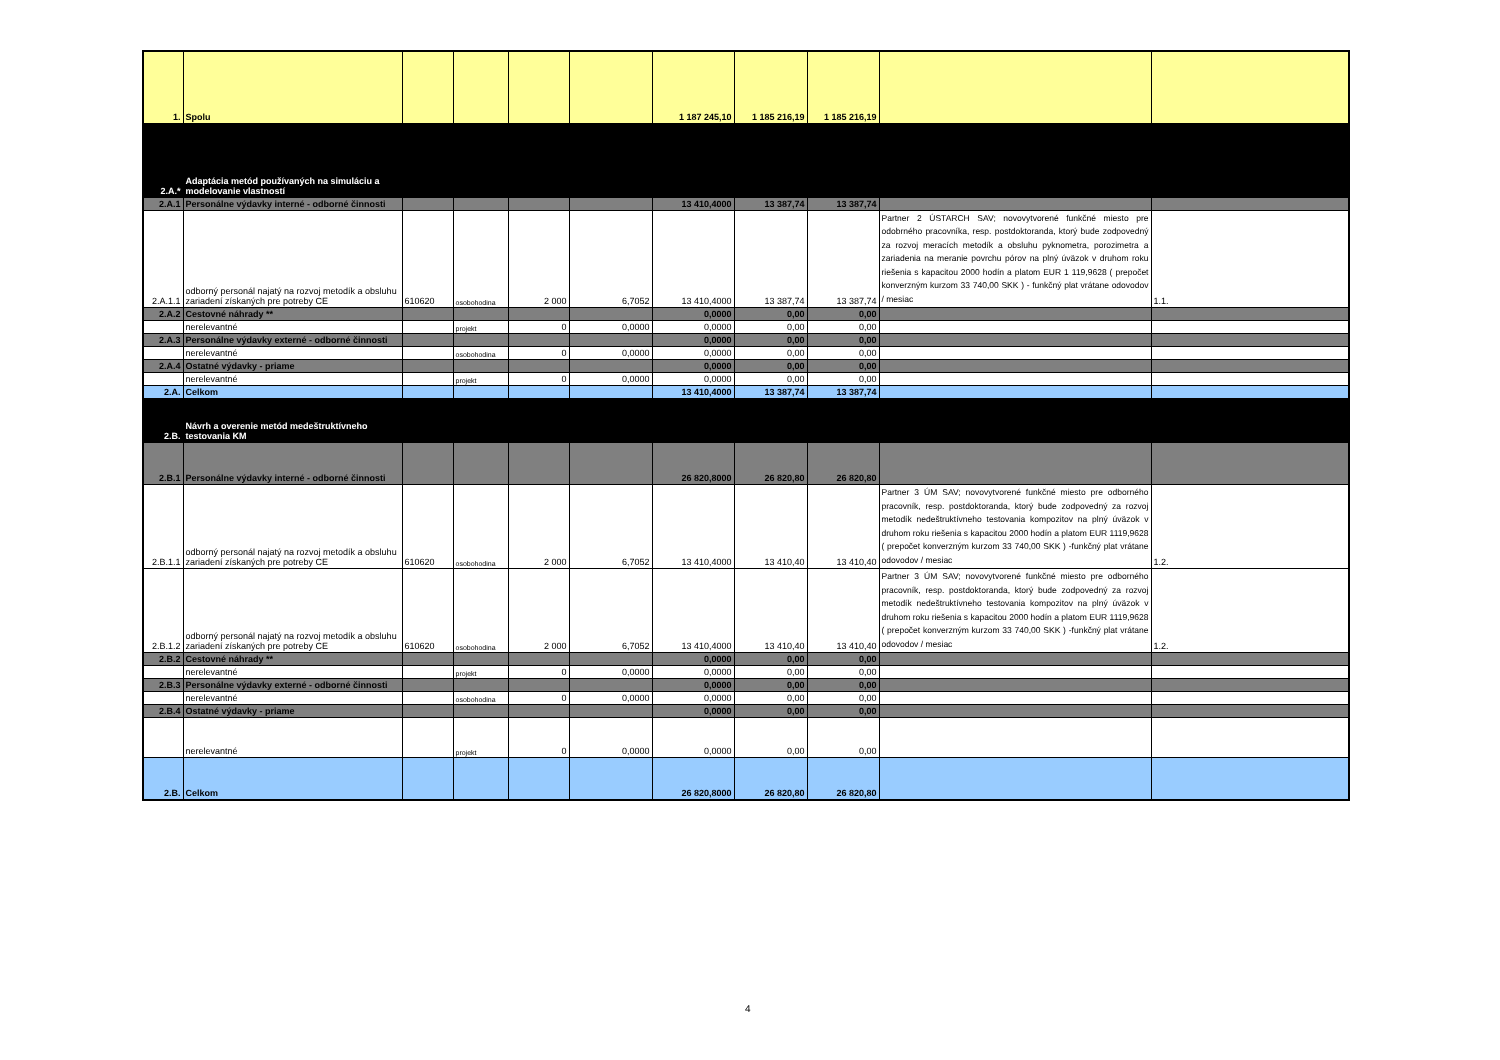| 1. | Spolu | | | | | 1 187 245,10 | 1 185 216,19 | 1 185 216,19 | | |
| 2.A.* | Adaptácia metód používaných na simuláciu a modelovanie vlastností | | | | | | | | | |
| 2.A.1 | Personálne výdavky interné - odborné činnosti | | | | | 13 410,4000 | 13 387,74 | 13 387,74 | | |
| 2.A.1.1 | odborný personál najatý na rozvoj metodík a obsluhu zariadení získaných pre potreby CE | 610620 | osobohodina | 2 000 | 6,7052 | 13 410,4000 | 13 387,74 | 13 387,74 | Partner 2 ÚSTARCH SAV; novovytvorené funkčné miesto pre odobrného pracovníka, resp. postdoktoranda, ktorý bude zodpovedný za rozvoj meracích metodík a obsluhu pyknometra, porozimetra a zariadenia na meranie povrchu pórov na plný úväzok v druhom roku riešenia s kapacitou 2000 hodín a platom EUR 1 119,9628 ( prepočet konverzným kurzom 33 740,00 SKK ) - funkčný plat vrátane odovodov / mesiac | 1.1. |
| 2.A.2 | Cestovné náhrady ** | | | | | 0,0000 | 0,00 | 0,00 | | |
| | nerelevantné | | projekt | 0 | 0,0000 | 0,0000 | 0,00 | 0,00 | | |
| 2.A.3 | Personálne výdavky externé - odborné činnosti | | | | | 0,0000 | 0,00 | 0,00 | | |
| | nerelevantné | | osobohodina | 0 | 0,0000 | 0,0000 | 0,00 | 0,00 | | |
| 2.A.4 | Ostatné výdavky - priame | | | | | 0,0000 | 0,00 | 0,00 | | |
| | nerelevantné | | projekt | 0 | 0,0000 | 0,0000 | 0,00 | 0,00 | | |
| 2.A. | Celkom | | | | | 13 410,4000 | 13 387,74 | 13 387,74 | | |
| 2.B. | Návrh a overenie metód medeštruktívneho testovania KM | | | | | | | | | |
| 2.B.1 | Personálne výdavky interné - odborné činnosti | | | | | 26 820,8000 | 26 820,80 | 26 820,80 | | |
| 2.B.1.1 | odborný personál najatý na rozvoj metodík a obsluhu zariadení získaných pre potreby CE | 610620 | osobohodina | 2 000 | 6,7052 | 13 410,4000 | 13 410,40 | 13 410,40 | Partner 3 ÚM SAV; novovytvorené funkčné miesto pre odborného pracovník, resp. postdoktoranda, ktorý bude zodpovedný za rozvoj metodík nedeštruktívneho testovania kompozitov na plný úväzok v druhom roku riešenia s kapacitou 2000 hodín a platom EUR 1119,9628 ( prepočet konverzným kurzom 33 740,00 SKK ) -funkčný plat vrátane odovodov / mesiac | 1.2. |
| 2.B.1.2 | odborný personál najatý na rozvoj metodík a obsluhu zariadení získaných pre potreby CE | 610620 | osobohodina | 2 000 | 6,7052 | 13 410,4000 | 13 410,40 | 13 410,40 | Partner 3 ÚM SAV; novovytvorené funkčné miesto pre odborného pracovník, resp. postdoktoranda, ktorý bude zodpovedný za rozvoj metodík nedeštruktívneho testovania kompozitov na plný úväzok v druhom roku riešenia s kapacitou 2000 hodín a platom EUR 1119,9628 ( prepočet konverzným kurzom 33 740,00 SKK ) -funkčný plat vrátane odovodov / mesiac | 1.2. |
| 2.B.2 | Cestovné náhrady ** | | | | | 0,0000 | 0,00 | 0,00 | | |
| | nerelevantné | | projekt | 0 | 0,0000 | 0,0000 | 0,00 | 0,00 | | |
| 2.B.3 | Personálne výdavky externé - odborné činnosti | | | | | 0,0000 | 0,00 | 0,00 | | |
| | nerelevantné | | osobohodina | 0 | 0,0000 | 0,0000 | 0,00 | 0,00 | | |
| 2.B.4 | Ostatné výdavky - priame | | | | | 0,0000 | 0,00 | 0,00 | | |
| | nerelevantné | | projekt | 0 | 0,0000 | 0,0000 | 0,00 | 0,00 | | |
| 2.B. | Celkom | | | | | 26 820,8000 | 26 820,80 | 26 820,80 | | |
4